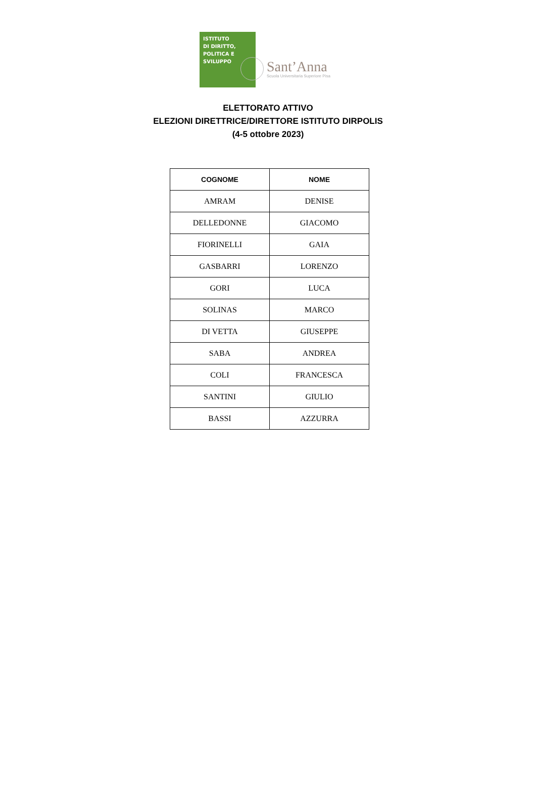ISTITUTO
DI DIRITTO,
POLITICA E
SVILUPPO
Sant’Anna
Scuola Universitaria Superiore Pisa
ELETTORATO ATTIVO
ELEZIONI DIRETTRICE/DIRETTORE ISTITUTO DIRPOLIS
(4-5 ottobre 2023)
| COGNOME | NOME |
| --- | --- |
| AMRAM | DENISE |
| DELLEDONNE | GIACOMO |
| FIORINELLI | GAIA |
| GASBARRI | LORENZO |
| GORI | LUCA |
| SOLINAS | MARCO |
| DI VETTA | GIUSEPPE |
| SABA | ANDREA |
| COLI | FRANCESCA |
| SANTINI | GIULIO |
| BASSI | AZZURRA |